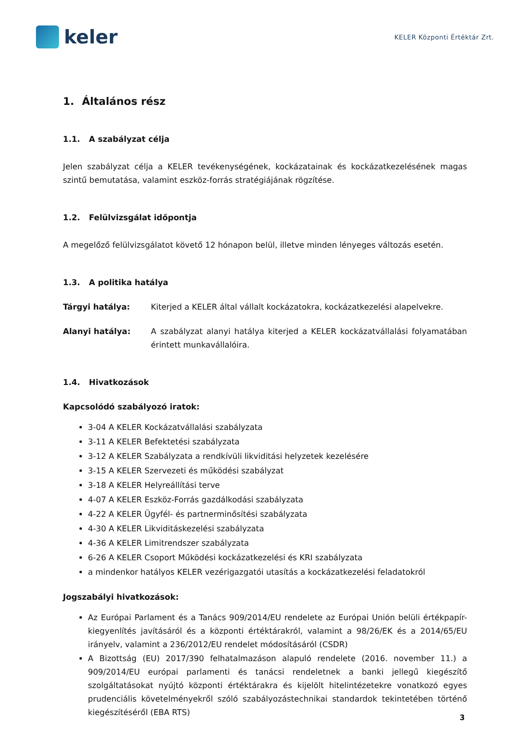keler
KELER Központi Értéktár Zrt.
1. Általános rész
1.1. A szabályzat célja
Jelen szabályzat célja a KELER tevékenységének, kockázatainak és kockázatkezelésének magas szintű bemutatása, valamint eszköz-forrás stratégiájának rögzítése.
1.2. Felülvizsgálat időpontja
A megelőző felülvizsgálatot követő 12 hónapon belül, illetve minden lényeges változás esetén.
1.3. A politika hatálya
Tárgyi hatálya: Kiterjed a KELER által vállalt kockázatokra, kockázatkezelési alapelvekre.
Alanyi hatálya: A szabályzat alanyi hatálya kiterjed a KELER kockázatvállalási folyamatában érintett munkavállalóira.
1.4. Hivatkozások
Kapcsolódó szabályozó iratok:
3-04 A KELER Kockázatvállalási szabályzata
3-11 A KELER Befektetési szabályzata
3-12 A KELER Szabályzata a rendkívüli likviditási helyzetek kezelésére
3-15 A KELER Szervezeti és működési szabályzat
3-18 A KELER Helyreállítási terve
4-07 A KELER Eszköz-Forrás gazdálkodási szabályzata
4-22 A KELER Ügyfél- és partnerminősítési szabályzata
4-30 A KELER Likviditáskezelési szabályzata
4-36 A KELER Limitrendszer szabályzata
6-26 A KELER Csoport Működési kockázatkezelési és KRI szabályzata
a mindenkor hatályos KELER vezérigazgatói utasítás a kockázatkezelési feladatokról
Jogszabályi hivatkozások:
Az Európai Parlament és a Tanács 909/2014/EU rendelete az Európai Unión belüli értékpapír-kiegyenlítés javításáról és a központi értéktárakról, valamint a 98/26/EK és a 2014/65/EU irányelv, valamint a 236/2012/EU rendelet módosításáról (CSDR)
A Bizottság (EU) 2017/390 felhatalmazáson alapuló rendelete (2016. november 11.) a 909/2014/EU európai parlamenti és tanácsi rendeletnek a banki jellegű kiegészítő szolgáltatásokat nyújtó központi értéktárakra és kijelölt hitelintézetekre vonatkozó egyes prudenciális követelményekről szóló szabályozástechnikai standardok tekintetében történő kiegészítéséről (EBA RTS)
3